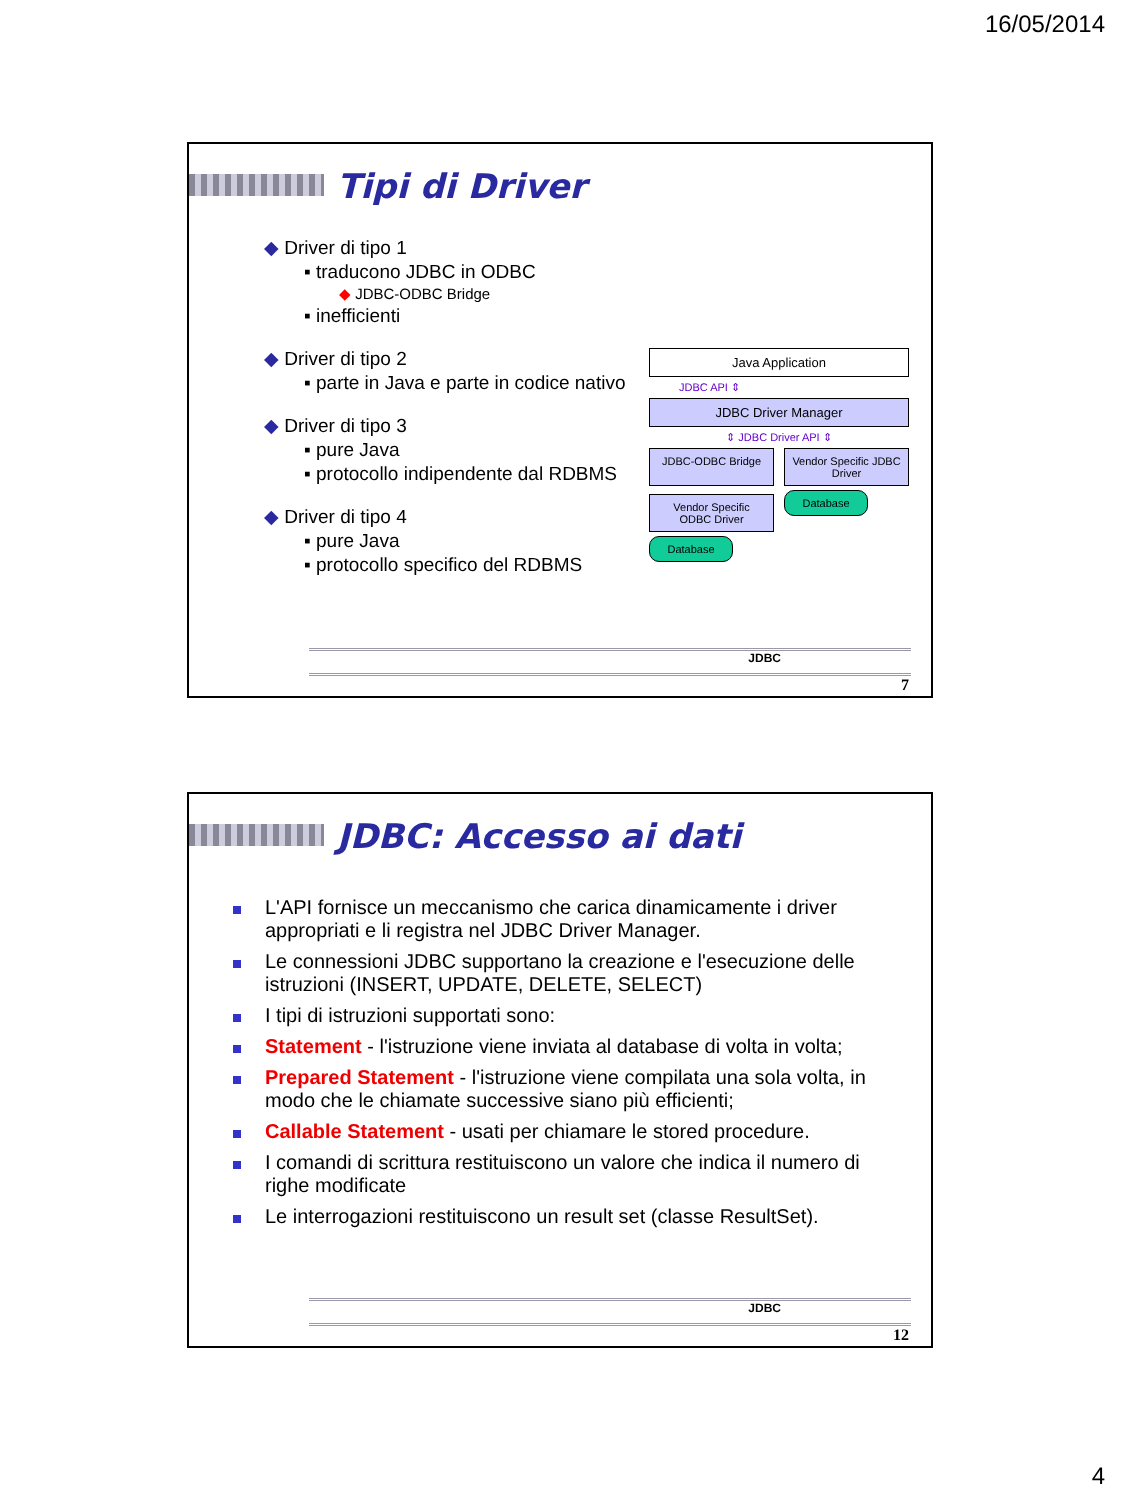16/05/2014
Tipi di Driver
◆ Driver di tipo 1
▪ traducono JDBC in ODBC
◆ JDBC-ODBC Bridge
▪ inefficienti
◆ Driver di tipo 2
▪ parte in Java e parte in codice nativo
◆ Driver di tipo 3
▪ pure Java
▪ protocollo indipendente dal RDBMS
◆ Driver di tipo 4
▪ pure Java
▪ protocollo specifico del RDBMS
Java Application
JDBC API ⇕
JDBC Driver Manager
⇕ JDBC Driver API ⇕
JDBC-ODBC Bridge Vendor Specific JDBC Driver
Vendor Specific ODBC Driver
Database
Database
JDBC
7
JDBC: Accesso ai dati
L'API fornisce un meccanismo che carica dinamicamente i driver appropriati e li registra nel JDBC Driver Manager.
Le connessioni JDBC supportano la creazione e l'esecuzione delle istruzioni (INSERT, UPDATE, DELETE, SELECT)
I tipi di istruzioni supportati sono:
Statement - l'istruzione viene inviata al database di volta in volta;
Prepared Statement - l'istruzione viene compilata una sola volta, in modo che le chiamate successive siano più efficienti;
Callable Statement - usati per chiamare le stored procedure.
I comandi di scrittura restituiscono un valore che indica il numero di righe modificate
Le interrogazioni restituiscono un result set (classe ResultSet).
JDBC
12
4